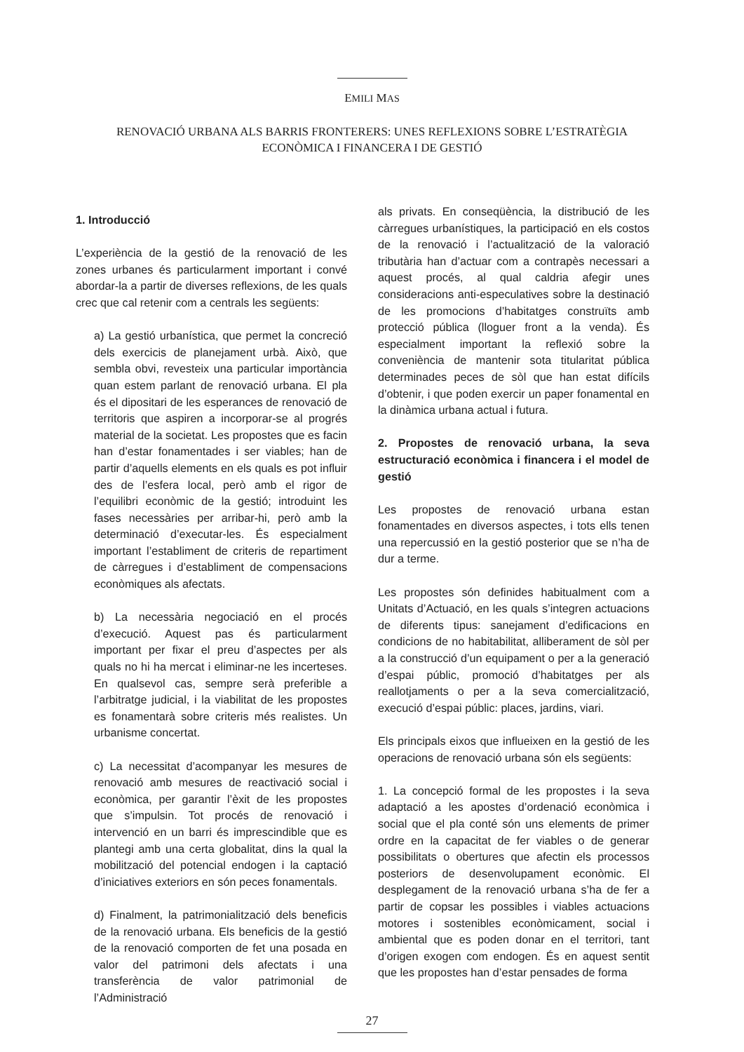EMILI MAS
RENOVACIÓ URBANA ALS BARRIS FRONTERERS: UNES REFLEXIONS SOBRE L’ESTRATÈGIA ECONÒMICA I FINANCERA I DE GESTIÓ
1. Introducció
L’experiència de la gestió de la renovació de les zones urbanes és particularment important i convé abordar-la a partir de diverses reflexions, de les quals crec que cal retenir com a centrals les següents:
a) La gestió urbanística, que permet la concreció dels exercicis de planejament urbà. Això, que sembla obvi, revesteix una particular importància quan estem parlant de renovació urbana. El pla és el dipositari de les esperances de renovació de territoris que aspiren a incorporar-se al progrés material de la societat. Les propostes que es facin han d’estar fonamentades i ser viables; han de partir d’aquells elements en els quals es pot influir des de l’esfera local, però amb el rigor de l’equilibri econòmic de la gestió; introduint les fases necessàries per arribar-hi, però amb la determinació d’executar-les. És especialment important l’establiment de criteris de repartiment de càrregues i d’establiment de compensacions econòmiques als afectats.
b) La necessària negociació en el procés d’execució. Aquest pas és particularment important per fixar el preu d’aspectes per als quals no hi ha mercat i eliminar-ne les incerteses. En qualsevol cas, sempre serà preferible a l’arbitratge judicial, i la viabilitat de les propostes es fonamentarà sobre criteris més realistes. Un urbanisme concertat.
c) La necessitat d’acompanyar les mesures de renovació amb mesures de reactivació social i econòmica, per garantir l’èxit de les propostes que s’impulsin. Tot procés de renovació i intervenció en un barri és imprescindible que es plantegi amb una certa globalitat, dins la qual la mobilització del potencial endogen i la captació d’iniciatives exteriors en són peces fonamentals.
d) Finalment, la patrimonialització dels beneficis de la renovació urbana. Els beneficis de la gestió de la renovació comporten de fet una posada en valor del patrimoni dels afectats i una transferència de valor patrimonial de l’Administració
als privats. En conseqüència, la distribució de les càrregues urbanístiques, la participació en els costos de la renovació i l’actualització de la valoració tributària han d’actuar com a contrapès necessari a aquest procés, al qual caldria afegir unes consideracions anti-especulatives sobre la destinació de les promocions d’habitatges construïts amb protecció pública (lloguer front a la venda). És especialment important la reflexió sobre la conveniència de mantenir sota titularitat pública determinades peces de sòl que han estat difícils d’obtenir, i que poden exercir un paper fonamental en la dinàmica urbana actual i futura.
2. Propostes de renovació urbana, la seva estructuració econòmica i financera i el model de gestió
Les propostes de renovació urbana estan fonamentades en diversos aspectes, i tots ells tenen una repercussió en la gestió posterior que se n’ha de dur a terme.
Les propostes són definides habitualment com a Unitats d’Actuació, en les quals s’integren actuacions de diferents tipus: sanejament d’edificacions en condicions de no habitabilitat, alliberament de sòl per a la construcció d’un equipament o per a la generació d’espai públic, promoció d’habitatges per als reallotjaments o per a la seva comercialització, execució d’espai públic: places, jardins, viari.
Els principals eixos que influeixen en la gestió de les operacions de renovació urbana són els següents:
1. La concepció formal de les propostes i la seva adaptació a les apostes d’ordenació econòmica i social que el pla conté són uns elements de primer ordre en la capacitat de fer viables o de generar possibilitats o obertures que afectin els processos posteriors de desenvolupament econòmic. El desplegament de la renovació urbana s’ha de fer a partir de copsar les possibles i viables actuacions motores i sostenibles econòmicament, social i ambiental que es poden donar en el territori, tant d’origen exogen com endogen. És en aquest sentit que les propostes han d’estar pensades de forma
27